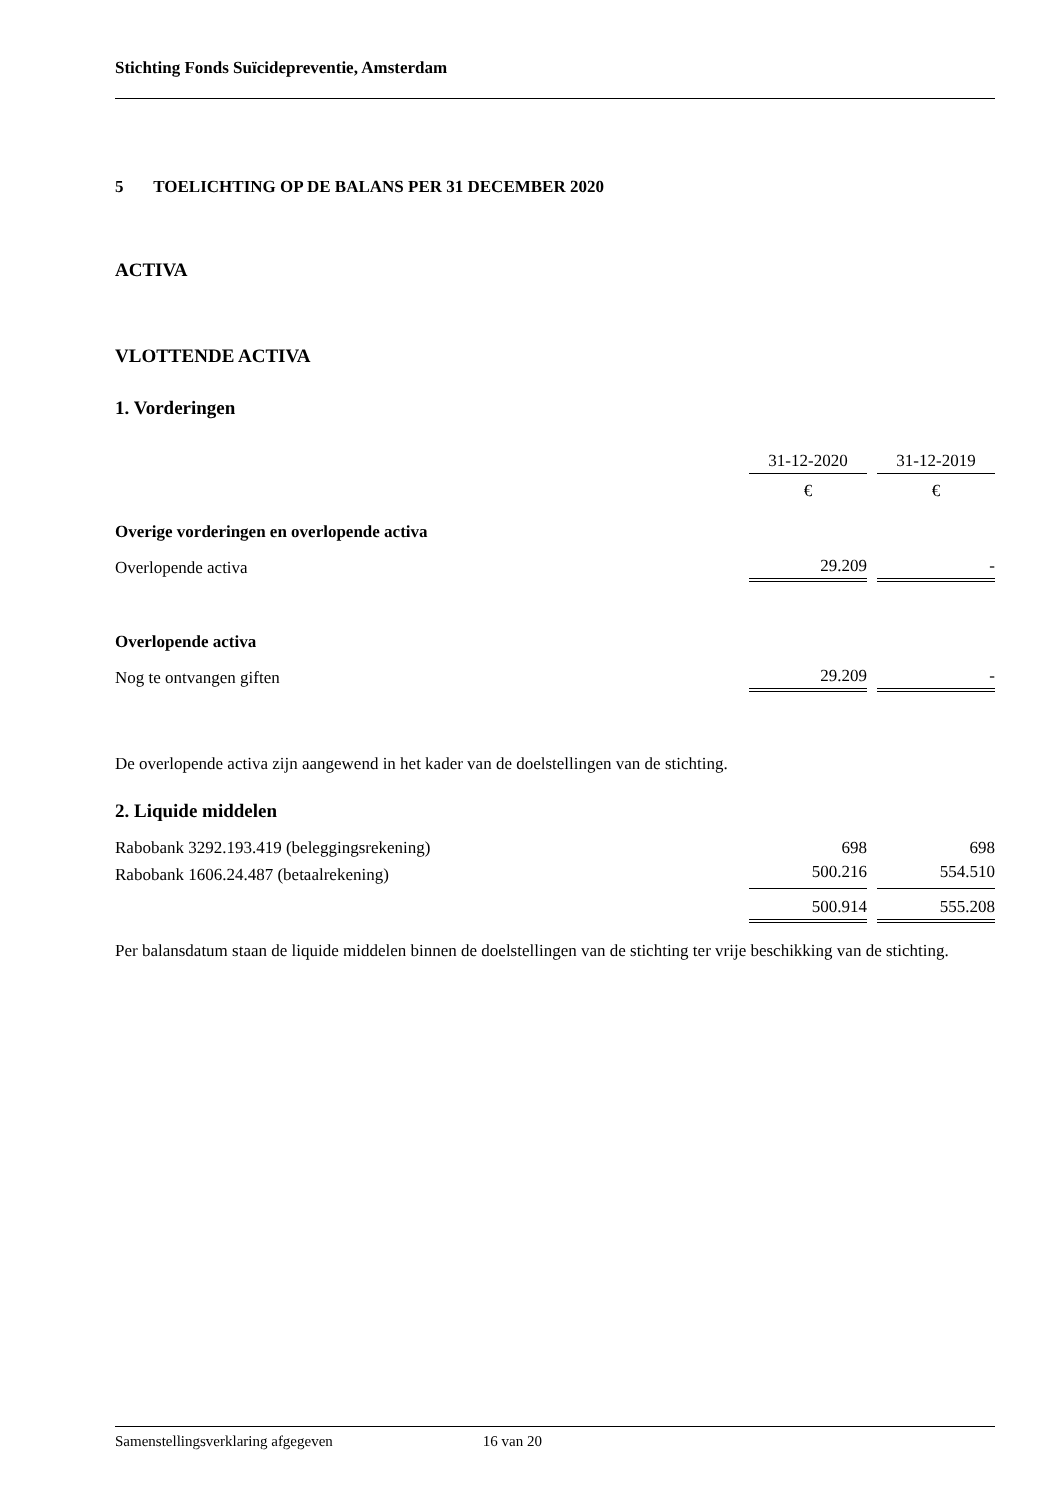Stichting Fonds Suïcidepreventie, Amsterdam
5 TOELICHTING OP DE BALANS PER 31 DECEMBER 2020
ACTIVA
VLOTTENDE ACTIVA
1. Vorderingen
| | 31-12-2020 | | 31-12-2019 |
| | € | | € |
| Overige vorderingen en overlopende activa | | | |
| Overlopende activa | 29.209 | | - |
| Overlopende activa | | | |
| Nog te ontvangen giften | 29.209 | | - |
De overlopende activa zijn aangewend in het kader van de doelstellingen van de stichting.
2. Liquide middelen
| Rabobank 3292.193.419 (beleggingsrekening) | 698 | | 698 |
| Rabobank 1606.24.487 (betaalrekening) | 500.216 | | 554.510 |
| | 500.914 | | 555.208 |
Per balansdatum staan de liquide middelen binnen de doelstellingen van de stichting ter vrije beschikking van de stichting.
Samenstellingsverklaring afgegeven 16 van 20